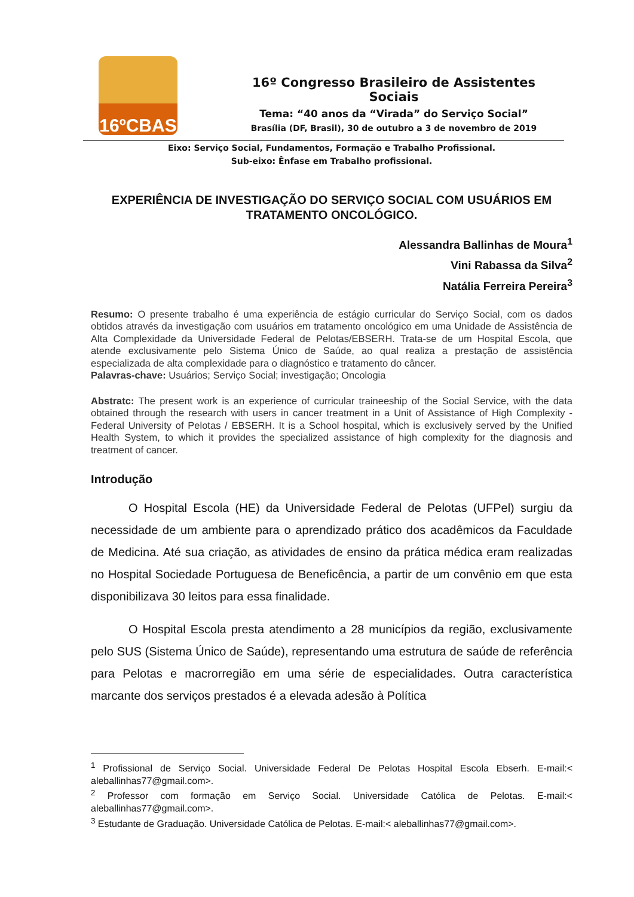16ºCBAS
16º Congresso Brasileiro de Assistentes Sociais
Tema: “40 anos da “Virada” do Serviço Social”
Brasília (DF, Brasil), 30 de outubro a 3 de novembro de 2019
Eixo: Serviço Social, Fundamentos, Formação e Trabalho Profissional.
Sub-eixo: Ênfase em Trabalho profissional.
EXPERIÊNCIA DE INVESTIGAÇÃO DO SERVIÇO SOCIAL COM USUÁRIOS EM TRATAMENTO ONCOLÓGICO.
Alessandra Ballinhas de Moura<sup>1</sup>
Vini Rabassa da Silva<sup>2</sup>
Natália Ferreira Pereira<sup>3</sup>
Resumo: O presente trabalho é uma experiência de estágio curricular do Serviço Social, com os dados obtidos através da investigação com usuários em tratamento oncológico em uma Unidade de Assistência de Alta Complexidade da Universidade Federal de Pelotas/EBSERH. Trata-se de um Hospital Escola, que atende exclusivamente pelo Sistema Único de Saúde, ao qual realiza a prestação de assistência especializada de alta complexidade para o diagnóstico e tratamento do câncer.
Palavras-chave: Usuários; Serviço Social; investigação; Oncologia
Abstratc: The present work is an experience of curricular traineeship of the Social Service, with the data obtained through the research with users in cancer treatment in a Unit of Assistance of High Complexity - Federal University of Pelotas / EBSERH. It is a School hospital, which is exclusively served by the Unified Health System, to which it provides the specialized assistance of high complexity for the diagnosis and treatment of cancer.
Introdução
O Hospital Escola (HE) da Universidade Federal de Pelotas (UFPel) surgiu da necessidade de um ambiente para o aprendizado prático dos acadêmicos da Faculdade de Medicina. Até sua criação, as atividades de ensino da prática médica eram realizadas no Hospital Sociedade Portuguesa de Beneficência, a partir de um convênio em que esta disponibilizava 30 leitos para essa finalidade.
O Hospital Escola presta atendimento a 28 municípios da região, exclusivamente pelo SUS (Sistema Único de Saúde), representando uma estrutura de saúde de referência para Pelotas e macrorregião em uma série de especialidades. Outra característica marcante dos serviços prestados é a elevada adesão à Política
<sup>1</sup> Profissional de Serviço Social. Universidade Federal De Pelotas Hospital Escola Ebserh. E-mail:< aleballinhas77@gmail.com>.
<sup>2</sup> Professor com formação em Serviço Social. Universidade Católica de Pelotas. E-mail:< aleballinhas77@gmail.com>.
<sup>3</sup> Estudante de Graduação. Universidade Católica de Pelotas. E-mail:< aleballinhas77@gmail.com>.